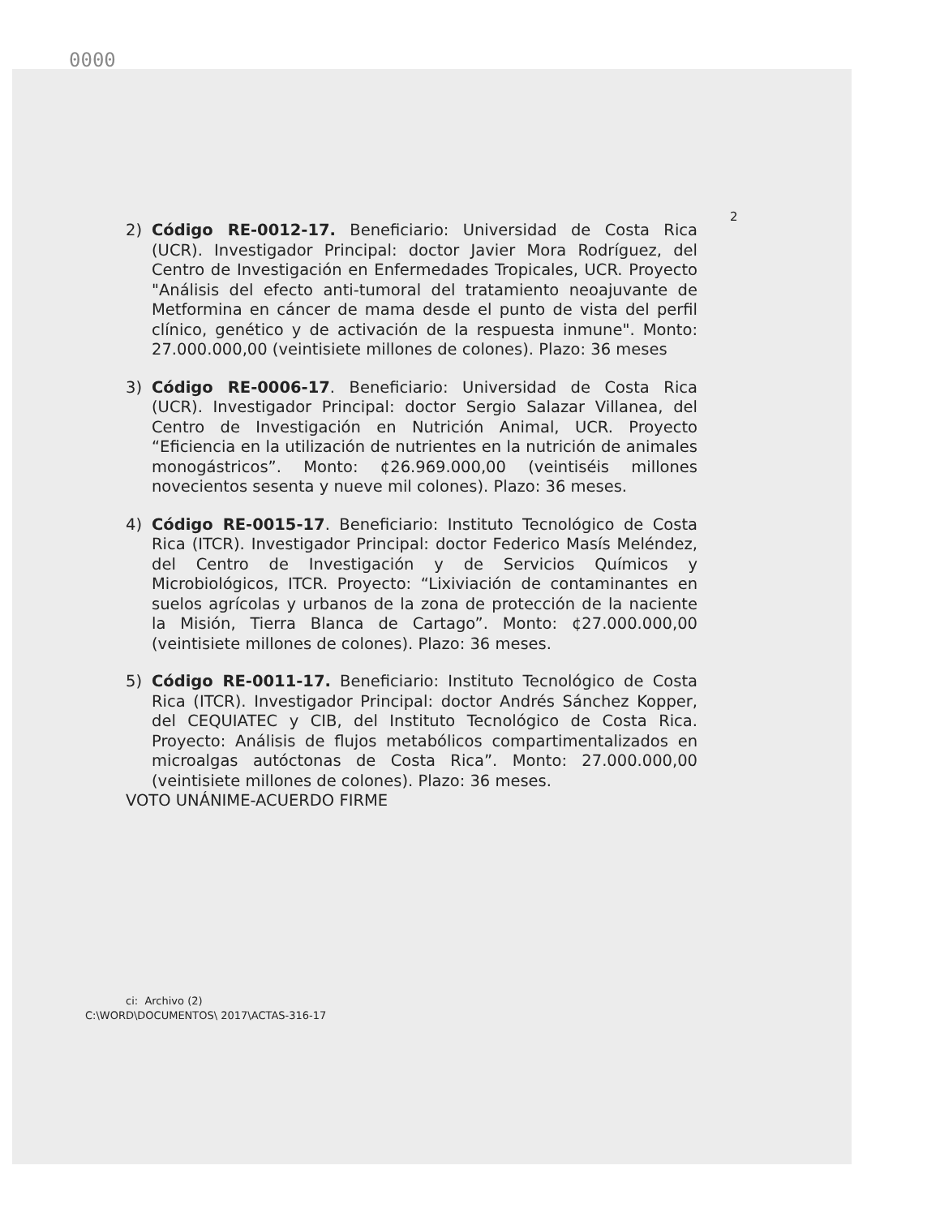0000
2
2) Código RE-0012-17. Beneficiario: Universidad de Costa Rica (UCR). Investigador Principal: doctor Javier Mora Rodríguez, del Centro de Investigación en Enfermedades Tropicales, UCR. Proyecto "Análisis del efecto anti-tumoral del tratamiento neoajuvante de Metformina en cáncer de mama desde el punto de vista del perfil clínico, genético y de activación de la respuesta inmune". Monto: 27.000.000,00 (veintisiete millones de colones). Plazo: 36 meses
3) Código RE-0006-17. Beneficiario: Universidad de Costa Rica (UCR). Investigador Principal: doctor Sergio Salazar Villanea, del Centro de Investigación en Nutrición Animal, UCR. Proyecto “Eficiencia en la utilización de nutrientes en la nutrición de animales monogástricos”. Monto: ¢26.969.000,00 (veintiséis millones novecientos sesenta y nueve mil colones). Plazo: 36 meses.
4) Código RE-0015-17. Beneficiario: Instituto Tecnológico de Costa Rica (ITCR). Investigador Principal: doctor Federico Masís Meléndez, del Centro de Investigación y de Servicios Químicos y Microbiológicos, ITCR. Proyecto: “Lixiviación de contaminantes en suelos agrícolas y urbanos de la zona de protección de la naciente la Misión, Tierra Blanca de Cartago”. Monto: ¢27.000.000,00 (veintisiete millones de colones). Plazo: 36 meses.
5) Código RE-0011-17. Beneficiario: Instituto Tecnológico de Costa Rica (ITCR). Investigador Principal: doctor Andrés Sánchez Kopper, del CEQUIATEC y CIB, del Instituto Tecnológico de Costa Rica. Proyecto: Análisis de flujos metabólicos compartimentalizados en microalgas autóctonas de Costa Rica”. Monto: 27.000.000,00 (veintisiete millones de colones). Plazo: 36 meses.
VOTO UNÁNIME-ACUERDO FIRME
ci: Archivo (2)
C:\WORD\DOCUMENTOS\ 2017\ACTAS-316-17